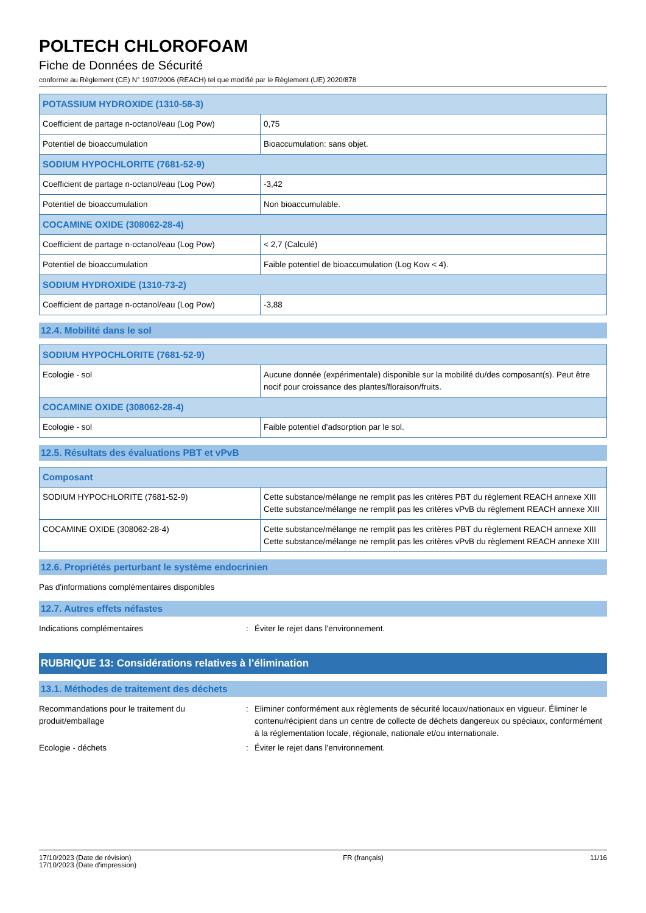POLTECH CHLOROFOAM
Fiche de Données de Sécurité
conforme au Règlement (CE) N° 1907/2006 (REACH) tel que modifié par le Règlement (UE) 2020/878
| POTASSIUM HYDROXIDE (1310-58-3) | |
| --- | --- |
| Coefficient de partage n-octanol/eau (Log Pow) | 0,75 |
| Potentiel de bioaccumulation | Bioaccumulation: sans objet. |
| SODIUM HYPOCHLORITE (7681-52-9) | |
| Coefficient de partage n-octanol/eau (Log Pow) | -3,42 |
| Potentiel de bioaccumulation | Non bioaccumulable. |
| COCAMINE OXIDE (308062-28-4) | |
| Coefficient de partage n-octanol/eau (Log Pow) | < 2,7 (Calculé) |
| Potentiel de bioaccumulation | Faible potentiel de bioaccumulation (Log Kow < 4). |
| SODIUM HYDROXIDE (1310-73-2) | |
| Coefficient de partage n-octanol/eau (Log Pow) | -3,88 |
12.4. Mobilité dans le sol
| SODIUM HYPOCHLORITE (7681-52-9) | |
| --- | --- |
| Ecologie - sol | Aucune donnée (expérimentale) disponible sur la mobilité du/des composant(s). Peut être nocif pour croissance des plantes/floraison/fruits. |
| COCAMINE OXIDE (308062-28-4) | |
| Ecologie - sol | Faible potentiel d'adsorption par le sol. |
12.5. Résultats des évaluations PBT et vPvB
| Composant | |
| --- | --- |
| SODIUM HYPOCHLORITE (7681-52-9) | Cette substance/mélange ne remplit pas les critères PBT du règlement REACH annexe XIII Cette substance/mélange ne remplit pas les critères vPvB du règlement REACH annexe XIII |
| COCAMINE OXIDE (308062-28-4) | Cette substance/mélange ne remplit pas les critères PBT du règlement REACH annexe XIII Cette substance/mélange ne remplit pas les critères vPvB du règlement REACH annexe XIII |
12.6. Propriétés perturbant le système endocrinien
Pas d'informations complémentaires disponibles
12.7. Autres effets néfastes
Indications complémentaires : Éviter le rejet dans l'environnement.
RUBRIQUE 13: Considérations relatives à l’élimination
13.1. Méthodes de traitement des déchets
Recommandations pour le traitement du produit/emballage
: Eliminer conformément aux règlements de sécurité locaux/nationaux en vigueur. Éliminer le contenu/récipient dans un centre de collecte de déchets dangereux ou spéciaux, conformément à la réglementation locale, régionale, nationale et/ou internationale.
Ecologie - déchets : Éviter le rejet dans l'environnement.
17/10/2023 (Date de révision)
17/10/2023 (Date d'impression)
FR (français) 11/16